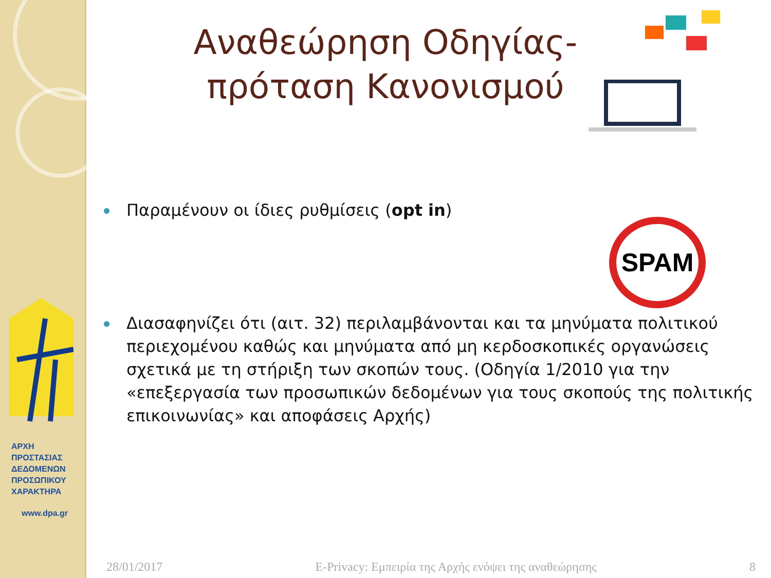ΑΡΧΗ
ΠΡΟΣΤΑΣΙΑΣ
ΔΕΔΟΜΕΝΩΝ
ΠΡΟΣΩΠΙΚΟΥ
ΧΑΡΑΚΤΗΡΑ
www.dpa.gr
Αναθεώρηση Οδηγίας-πρόταση Κανονισμού
Παραμένουν οι ίδιες ρυθμίσεις (opt in)
Διασαφηνίζει ότι (αιτ. 32) περιλαμβάνονται και τα μηνύματα πολιτικού περιεχομένου καθώς και μηνύματα από μη κερδοσκοπικές οργανώσεις σχετικά με τη στήριξη των σκοπών τους. (Οδηγία 1/2010 για την «επεξεργασία των προσωπικών δεδομένων για τους σκοπούς της πολιτικής επικοινωνίας» και αποφάσεις Αρχής)
SPAM
28/01/2017 E-Privacy: Εμπειρία της Αρχής ενόψει της αναθεώρησης 8